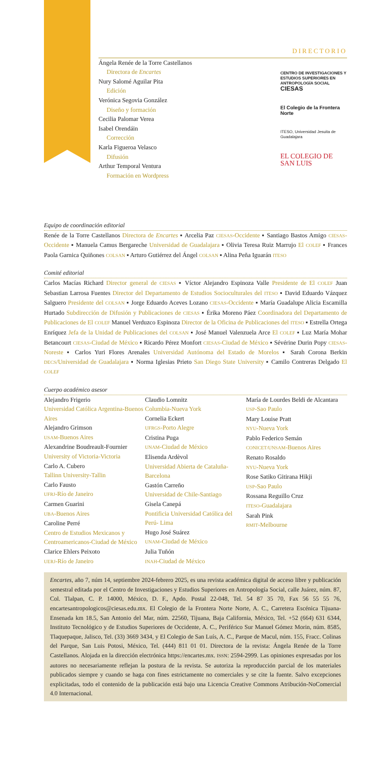DIRECTORIO
Ángela Renée de la Torre Castellanos
Directora de Encartes
Nury Salomé Aguilar Pita
Edición
Verónica Segovia González
Diseño y formación
Cecilia Palomar Verea
Isabel Orendáin
Corrección
Karla Figueroa Velasco
Difusión
Arthur Temporal Ventura
Formación en Wordpress
CENTRO DE INVESTIGACIONES Y ESTUDIOS SUPERIORES EN ANTROPOLOGÍA SOCIAL
CIESAS
El Colegio de la Frontera Norte
ITESO, Universidad Jesuita de Guadalajara
EL COLEGIO DE SAN LUIS
Equipo de coordinación editorial
Renée de la Torre Castellanos Directora de Encartes ▪ Arcelia Paz CIESAS-Occidente ▪ Santiago Bastos Amigo CIESAS-Occidente ▪ Manuela Camus Bergareche Universidad de Guadalajara ▪ Olivia Teresa Ruiz Marrujo El COLEF ▪ Frances Paola Garnica Quiñones COLSAN ▪ Arturo Gutiérrez del Ángel COLSAN ▪ Alina Peña Iguarán ITESO
Comité editorial
Carlos Macías Richard Director general de CIESAS ▪ Víctor Alejandro Espinoza Valle Presidente de El COLEF Juan Sebastian Larrosa Fuentes Director del Departamento de Estudios Socioculturales del ITESO ▪ David Eduardo Vázquez Salguero Presidente del COLSAN ▪ Jorge Eduardo Aceves Lozano CIESAS-Occidente ▪ María Guadalupe Alicia Escamilla Hurtado Subdirección de Difusión y Publicaciones de CIESAS ▪ Érika Moreno Páez Coordinadora del Departamento de Publicaciones de El COLEF Manuel Verduzco Espinoza Director de la Oficina de Publicaciones del ITESO ▪ Estrella Ortega Enríquez Jefa de la Unidad de Publicaciones del COLSAN ▪ José Manuel Valenzuela Arce El COLEF ▪ Luz María Mohar Betancourt CIESAS-Ciudad de México ▪ Ricardo Pérez Monfort CIESAS-Ciudad de México ▪ Sévérine Durin Popy CIESAS-Noreste ▪ Carlos Yuri Flores Arenales Universidad Autónoma del Estado de Morelos ▪ Sarah Corona Berkin DECS/Universidad de Guadalajara ▪ Norma Iglesias Prieto San Diego State University ▪ Camilo Contreras Delgado El COLEF
Cuerpo académico asesor
Alejandro Frigerio
Universidad Católica Argentina-Buenos Aires
Alejandro Grimson
USAM-Buenos Aires
Alexandrine Boudreault-Fournier
University of Victoria-Victoria
Carlo A. Cubero
Tallinn University-Tallin
Carlo Fausto
UFRJ-Río de Janeiro
Carmen Guarini
UBA-Buenos Aires
Caroline Perré
Centro de Estudios Mexicanos y Centroamericanos-Ciudad de México
Clarice Ehlers Peixoto
UERJ-Río de Janeiro
Claudio Lomnitz
Columbia-Nueva York
Cornelia Eckert
UFRGS-Porto Alegre
Cristina Puga
UNAM-Ciudad de México
Elisenda Ardèvol
Universidad Abierta de Cataluña-Barcelona
Gastón Carreño
Universidad de Chile-Santiago
Gisela Canepá
Pontificia Universidad Católica del Perú- Lima
Hugo José Suárez
UNAM-Ciudad de México
Julia Tuñón
INAH-Ciudad de México
María de Lourdes Beldi de Alcantara
USP-Sao Paulo
Mary Louise Pratt
NYU-Nueva York
Pablo Federico Semán
CONICET/UNSAM-Buenos Aires
Renato Rosaldo
NYU-Nueva York
Rose Satiko Gitirana Hikji
USP-Sao Paulo
Rossana Reguillo Cruz
ITESO-Guadalajara
Sarah Pink
RMIT-Melbourne
Encartes, año 7, núm 14, septiembre 2024-febrero 2025, es una revista académica digital de acceso libre y publicación semestral editada por el Centro de Investigaciones y Estudios Superiores en Antropología Social, calle Juárez, núm. 87, Col. Tlalpan, C. P. 14000, México, D. F., Apdo. Postal 22-048, Tel. 54 87 35 70, Fax 56 55 55 76, encartesantropologicos@ciesas.edu.mx. El Colegio de la Frontera Norte Norte, A. C., Carretera Escénica Tijuana-Ensenada km 18.5, San Antonio del Mar, núm. 22560, Tijuana, Baja California, México, Tel. +52 (664) 631 6344, Instituto Tecnológico y de Estudios Superiores de Occidente, A. C., Periférico Sur Manuel Gómez Morin, núm. 8585, Tlaquepaque, Jalisco, Tel. (33) 3669 3434, y El Colegio de San Luís, A. C., Parque de Macul, núm. 155, Fracc. Colinas del Parque, San Luis Potosi, México, Tel. (444) 811 01 01. Directora de la revista: Ángela Renée de la Torre Castellanos. Alojada en la dirección electrónica https://encartes.mx. ISSN: 2594-2999. Las opiniones expresadas por los autores no necesariamente reflejan la postura de la revista. Se autoriza la reproducción parcial de los materiales publicados siempre y cuando se haga con fines estrictamente no comerciales y se cite la fuente. Salvo excepciones explicitadas, todo el contenido de la publicación está bajo una Licencia Creative Commons Atribución-NoComercial 4.0 Internacional.